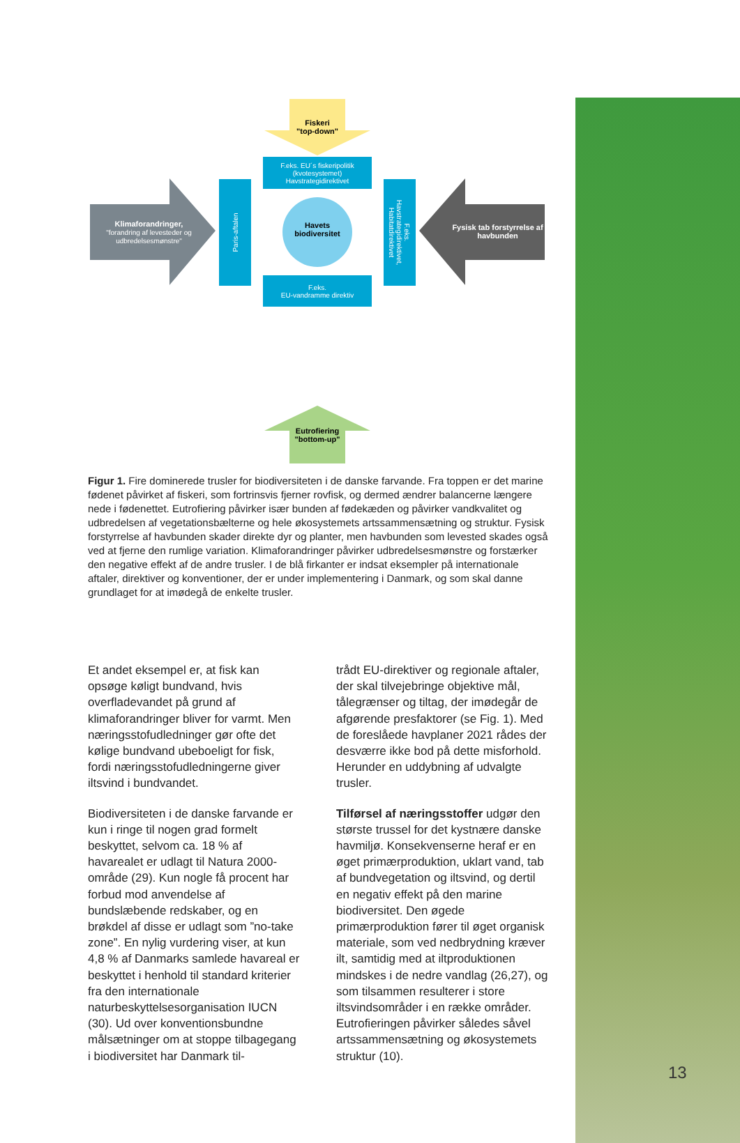Fiskeri
"top-down"
F.eks. EU´s fiskeripolitik
(kvotesystemet)
Havstrategidirektivet
Paris-aftalen
F.eks.
Havstrategidirektivet,
Habitatdirektivet
Havets biodiversitet
Klimaforandringer,
"forandring af levesteder og udbredelsesmønstre"
Fysisk tab forstyrrelse af havbunden
F.eks.
EU-vandramme direktiv
Eutrofiering
"bottom-up"
Figur 1. Fire dominerede trusler for biodiversiteten i de danske farvande. Fra toppen er det marine fødenet påvirket af fiskeri, som fortrinsvis fjerner rovfisk, og dermed ændrer balancerne længere nede i fødenettet. Eutrofiering påvirker især bunden af fødekæden og påvirker vandkvalitet og udbredelsen af vegetationsbælterne og hele økosystemets artssammensætning og struktur. Fysisk forstyrrelse af havbunden skader direkte dyr og planter, men havbunden som levested skades også ved at fjerne den rumlige variation. Klimaforandringer påvirker udbredelsesmønstre og forstærker den negative effekt af de andre trusler. I de blå firkanter er indsat eksempler på internationale aftaler, direktiver og konventioner, der er under implementering i Danmark, og som skal danne grundlaget for at imødegå de enkelte trusler.
Et andet eksempel er, at fisk kan opsøge køligt bundvand, hvis overfladevandet på grund af klimaforandringer bliver for varmt. Men næringsstofudledninger gør ofte det kølige bundvand ubeboeligt for fisk, fordi næringsstofudledningerne giver iltsvind i bundvandet.
Biodiversiteten i de danske farvande er kun i ringe til nogen grad formelt beskyttet, selvom ca. 18 % af havarealet er udlagt til Natura 2000-område (29). Kun nogle få procent har forbud mod anvendelse af bundslæbende redskaber, og en brøkdel af disse er udlagt som ”no-take zone”. En nylig vurdering viser, at kun 4,8 % af Danmarks samlede havareal er beskyttet i henhold til standard kriterier fra den internationale naturbeskyttelsesorganisation IUCN (30). Ud over konventionsbundne målsætninger om at stoppe tilbagegang i biodiversitet har Danmark til-
trådt EU-direktiver og regionale aftaler, der skal tilvejebringe objektive mål, tålegrænser og tiltag, der imødegår de afgørende presfaktorer (se Fig. 1). Med de foreslåede havplaner 2021 rådes der desværre ikke bod på dette misforhold. Herunder en uddybning af udvalgte trusler.
Tilførsel af næringsstoffer udgør den største trussel for det kystnære danske havmiljø. Konsekvenserne heraf er en øget primærproduktion, uklart vand, tab af bundvegetation og iltsvind, og dertil en negativ effekt på den marine biodiversitet. Den øgede primærproduktion fører til øget organisk materiale, som ved nedbrydning kræver ilt, samtidig med at iltproduktionen mindskes i de nedre vandlag (26,27), og som tilsammen resulterer i store iltsvindsområder i en række områder. Eutrofieringen påvirker således såvel artssammensætning og økosystemets struktur (10).
13